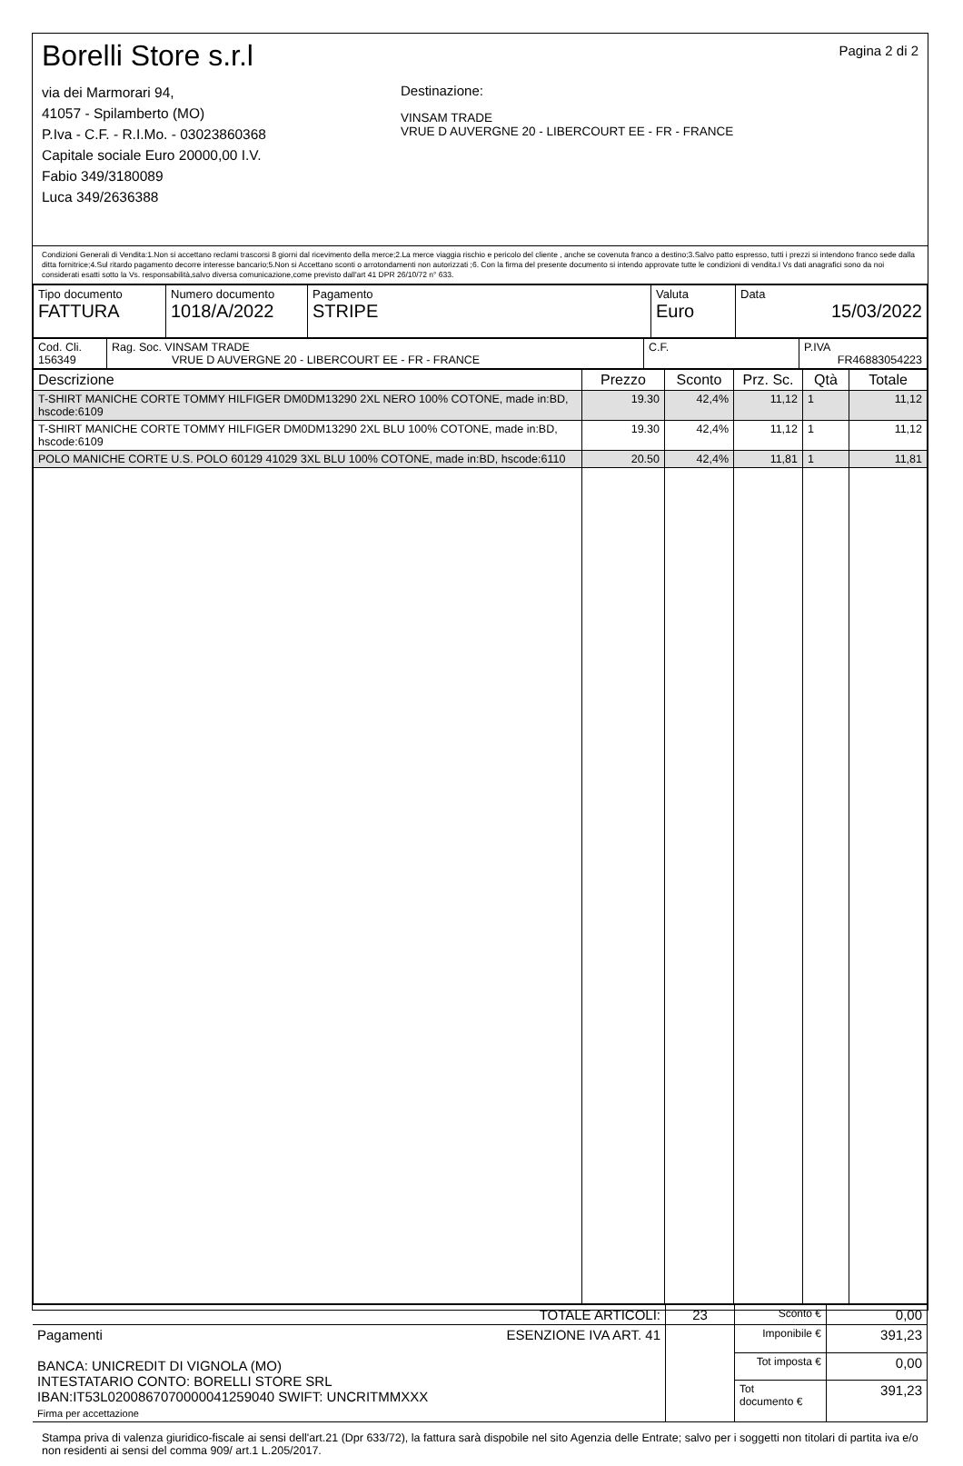Borelli Store s.r.l
via dei Marmorari 94,
41057 - Spilamberto (MO)
P.Iva - C.F. - R.I.Mo. - 03023860368
Capitale sociale Euro 20000,00 I.V.
Fabio 349/3180089
Luca 349/2636388
Destinazione:
VINSAM TRADE
VRUE D AUVERGNE 20 - LIBERCOURT EE - FR - FRANCE
Pagina 2 di 2
Condizioni Generali di Vendita:1.Non si accettano reclami trascorsi 8 giorni dal ricevimento della merce;2.La merce viaggia rischio e pericolo del cliente , anche se covenuta franco a destino;3.Salvo patto espresso, tutti i prezzi si intendono franco sede dalla ditta fornitrice;4.Sul ritardo pagamento decorre interesse bancario;5.Non si Accettano sconti o arrotondamenti non autorizzati ;6. Con la firma del presente documento si intendo approvate tutte le condizioni di vendita.I Vs dati anagrafici sono da noi considerati esatti sotto la Vs. responsabilità,salvo diversa comunicazione,come previsto dall'art 41 DPR 26/10/72 n° 633.
| Tipo documento FATTURA | Numero documento 1018/A/2022 | Pagamento STRIPE | Valuta Euro | Data 15/03/2022 |
| Cod. Cli. 156349 | Rag. Soc. VINSAM TRADE VRUE D AUVERGNE 20 - LIBERCOURT EE - FR - FRANCE | C.F. | P.IVA FR46883054223 |
| Descrizione | Prezzo | Sconto | Prz. Sc. | Qtà | Totale |
| --- | --- | --- | --- | --- | --- |
| T-SHIRT MANICHE CORTE TOMMY HILFIGER DM0DM13290 2XL NERO 100% COTONE, made in:BD, hscode:6109 | 19.30 | 42,4% | 11,12 | 1 | 11,12 |
| T-SHIRT MANICHE CORTE TOMMY HILFIGER DM0DM13290 2XL BLU 100% COTONE, made in:BD, hscode:6109 | 19.30 | 42,4% | 11,12 | 1 | 11,12 |
| POLO MANICHE CORTE U.S. POLO 60129 41029 3XL BLU 100% COTONE, made in:BD, hscode:6110 | 20.50 | 42,4% | 11,81 | 1 | 11,81 |
| TOTALE ARTICOLI: | 23 | Sconto € | 0,00 |
| Pagamenti ESENZIONE IVA ART. 41 BANCA: UNICREDIT DI VIGNOLA (MO) INTESTATARIO CONTO: BORELLI STORE SRL IBAN:IT53L0200867070000041259040 SWIFT: UNCRITMMXXX Firma per accettazione | | Imponibile € | 391,23 |
| | | Tot imposta € | 0,00 |
| | | Tot documento € | 391,23 |
Stampa priva di valenza giuridico-fiscale ai sensi dell'art.21 (Dpr 633/72), la fattura sarà dispobile nel sito Agenzia delle Entrate; salvo per i soggetti non titolari di partita iva e/o non residenti ai sensi del comma 909/ art.1 L.205/2017.